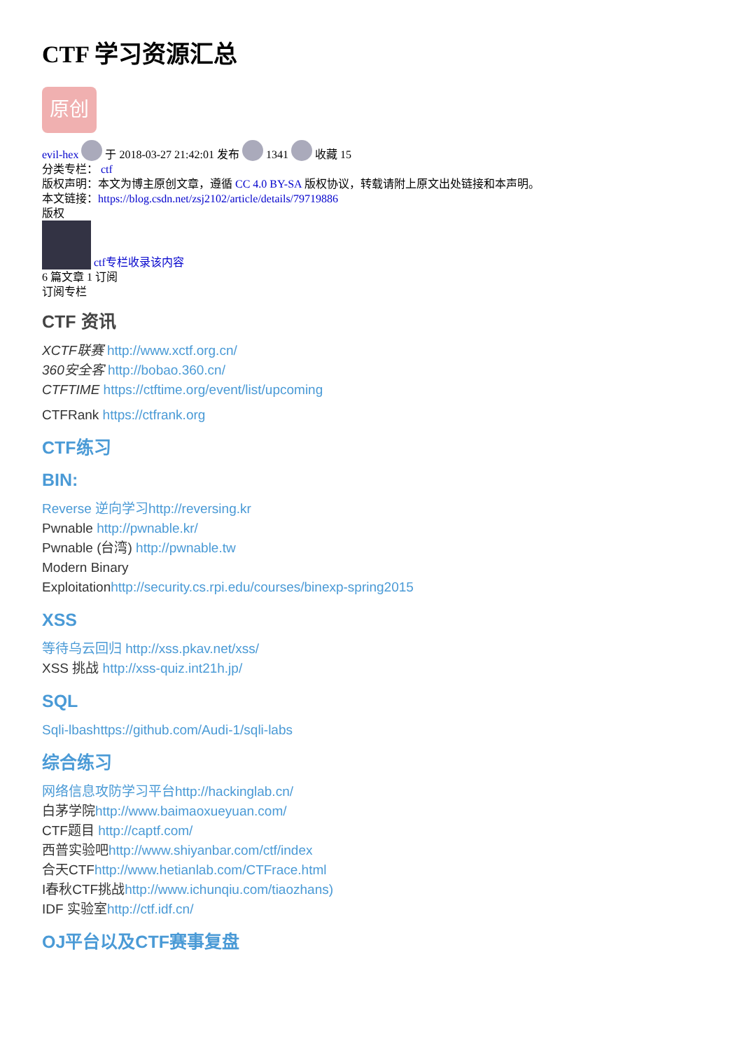CTF 学习资源汇总
原创
evil-hex 于 2018-03-27 21:42:01 发布 1341 收藏 15
分类专栏： ctf
版权声明：本文为博主原创文章，遵循 CC 4.0 BY-SA 版权协议，转载请附上原文出处链接和本声明。
本文链接：https://blog.csdn.net/zsj2102/article/details/79719886
版权
ctf专栏收录该内容
6 篇文章 1 订阅
订阅专栏
CTF 资讯
XCTF联赛 http://www.xctf.org.cn/
360安全客 http://bobao.360.cn/
CTFTIME https://ctftime.org/event/list/upcoming
CTFRank https://ctfrank.org
CTF练习
BIN:
Reverse 逆向学习http://reversing.kr
Pwnable http://pwnable.kr/
Pwnable (台湾) http://pwnable.tw
Modern Binary
Exploitationhttp://security.cs.rpi.edu/courses/binexp-spring2015
XSS
等待乌云回归 http://xss.pkav.net/xss/
XSS 挑战 http://xss-quiz.int21h.jp/
SQL
Sqli-lbashttps://github.com/Audi-1/sqli-labs
综合练习
网络信息攻防学习平台http://hackinglab.cn/
白茅学院http://www.baimaoxueyuan.com/
CTF题目 http://captf.com/
西普实验吧http://www.shiyanbar.com/ctf/index
合天CTFhttp://www.hetianlab.com/CTFrace.html
I春秋CTF挑战http://www.ichunqiu.com/tiaozhans)
IDF 实验室http://ctf.idf.cn/
OJ平台以及CTF赛事复盘